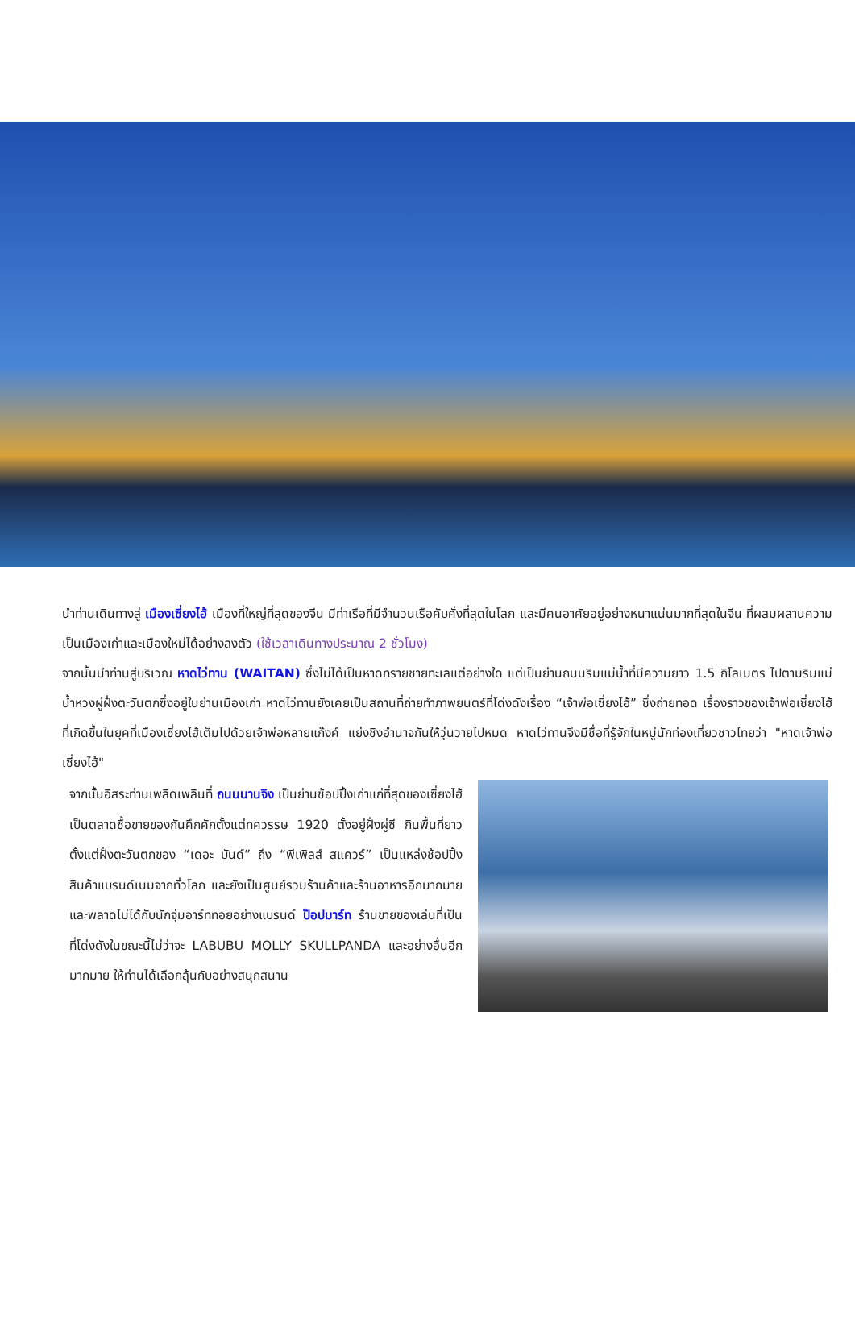นำท่านเดินทางสู่ เมืองเซี่ยงไฮ้ เมืองที่ใหญ่ที่สุดของจีน มีท่าเรือที่มีจำนวนเรือคับคั่งที่สุดในโลก และมีคนอาศัยอยู่อย่างหนาแน่นมากที่สุดในจีน ที่ผสมผสานความเป็นเมืองเก่าและเมืองใหม่ได้อย่างลงตัว (ใช้เวลาเดินทางประมาณ 2 ชั่วโมง)
จากนั้นนำท่านสู่บริเวณ หาดไว่ทาน (WAITAN) ซึ่งไม่ได้เป็นหาดทรายชายทะเลแต่อย่างใด แต่เป็นย่านถนนริมแม่น้ำที่มีความยาว 1.5 กิโลเมตร ไปตามริมแม่น้ำหวงผู่ฝั่งตะวันตกซึ่งอยู่ในย่านเมืองเก่า หาดไว่ทานยังเคยเป็นสถานที่ถ่ายทำภาพยนตร์ที่โด่งดังเรื่อง “เจ้าพ่อเซี่ยงไฮ้” ซึ่งถ่ายทอด เรื่องราวของเจ้าพ่อเซี่ยงไฮ้ ที่เกิดขึ้นในยุคที่เมืองเซี่ยงไฮ้เต็มไปด้วยเจ้าพ่อหลายแก๊งค์ แย่งชิงอำนาจกันให้วุ่นวายไปหมด หาดไว่ทานจึงมีชื่อที่รู้จักในหมู่นักท่องเที่ยวชาวไทยว่า "หาดเจ้าพ่อเซี่ยงไฮ้"
จากนั้นอิสระท่านเพลิดเพลินที่ ถนนนานจิง เป็นย่านช้อปปิ้งเก่าแก่ที่สุดของเซี่ยงไฮ้ เป็นตลาดซื้อขายของกันคึกคักตั้งแต่ทศวรรษ 1920 ตั้งอยู่ฝั่งผู่ซี กินพื้นที่ยาวตั้งแต่ฝั่งตะวันตกของ “เดอะ บันด์” ถึง “พีเพิลส์ สแควร์” เป็นแหล่งช้อปปิ้งสินค้าแบรนด์เนมจากทั่วโลก และยังเป็นศูนย์รวมร้านค้าและร้านอาหารอีกมากมาย และพลาดไม่ได้กับนักจุ่มอาร์ททอยอย่างแบรนด์ ป๊อปมาร์ท ร้านขายของเล่นที่เป็นที่โด่งดังในขณะนี้ไม่ว่าจะ LABUBU MOLLY SKULLPANDA และอย่างอื่นอีกมากมาย ให้ท่านได้เลือกลุ้นกับอย่างสนุกสนาน